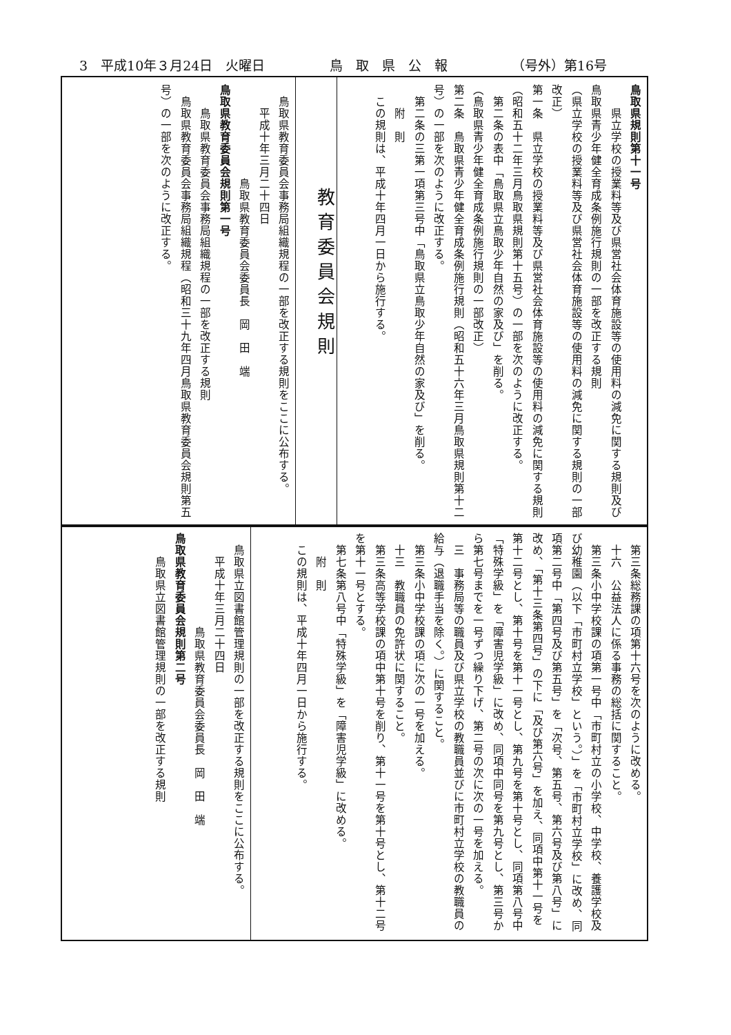3　平成10年３月24日　火曜日 鳥　取　県　公　報 （号外）第16号
鳥取県規則第十一号
　　県立学校の授業料等及び県営社会体育施設等の使用料の減免に関する規則及び鳥取県青少年健全育成条例施行規則の一部を改正する規則
（県立学校の授業料等及び県営社会体育施設等の使用料の減免に関する規則の一部改正）
第一条　県立学校の授業料等及び県営社会体育施設等の使用料の減免に関する規則（昭和五十二年三月鳥取県規則第十五号）の一部を次のように改正する。
　第二条の表中「鳥取県立鳥取少年自然の家及び」を削る。
（鳥取県青少年健全育成条例施行規則の一部改正）
第二条　鳥取県青少年健全育成条例施行規則（昭和五十六年三月鳥取県規則第十二号）の一部を次のように改正する。
　第二条の三第一項第三号中「鳥取県立鳥取少年自然の家及び」を削る。
　　附　則
　この規則は、平成十年四月一日から施行する。
教育委員会規則
　鳥取県教育委員会事務局組織規程の一部を改正する規則をここに公布する。
　　平成十年三月二十四日
　　　　　　　　鳥取県教育委員会委員長　岡　田　端
鳥取県教育委員会規則第一号
　　鳥取県教育委員会事務局組織規程の一部を改正する規則
　鳥取県教育委員会事務局組織規程（昭和三十九年四月鳥取県教育委員会規則第五号）の一部を次のように改正する。
　第三条総務課の項第十六号を次のように改める。
　十六　公益法人に係る事務の総括に関すること。
　第三条小中学校課の項第一号中「市町村立の小学校、中学校、養護学校及び幼稚園（以下「市町村立学校」という。）」を「市町村立学校」に改め、同項第二号中「第四号及び第五号」を「次号、第五号、第六号及び第八号」に改め、「第十三条第四号」の下に「及び第六号」を加え、同項中第十一号を第十二号とし、第十号を第十一号とし、第九号を第十号とし、同項第八号中「特殊学級」を「障害児学級」に改め、同項中同号を第九号とし、第三号から第七号までを一号ずつ繰り下げ、第二号の次に次の一号を加える。
　三　事務局等の職員及び県立学校の教職員並びに市町村立学校の教職員の給与（退職手当を除く。）に関すること。
　第三条小中学校課の項に次の一号を加える。
　十三　教職員の免許状に関すること。
　第三条高等学校課の項中第十号を削り、第十一号を第十号とし、第十二号を第十一号とする。
　第七条第八号中「特殊学級」を「障害児学級」に改める。
　　附　則
　この規則は、平成十年四月一日から施行する。
　鳥取県立図書館管理規則の一部を改正する規則をここに公布する。
　　平成十年三月二十四日
　　　　　　　　鳥取県教育委員会委員長　岡　田　端
鳥取県教育委員会規則第二号
　　鳥取県立図書館管理規則の一部を改正する規則